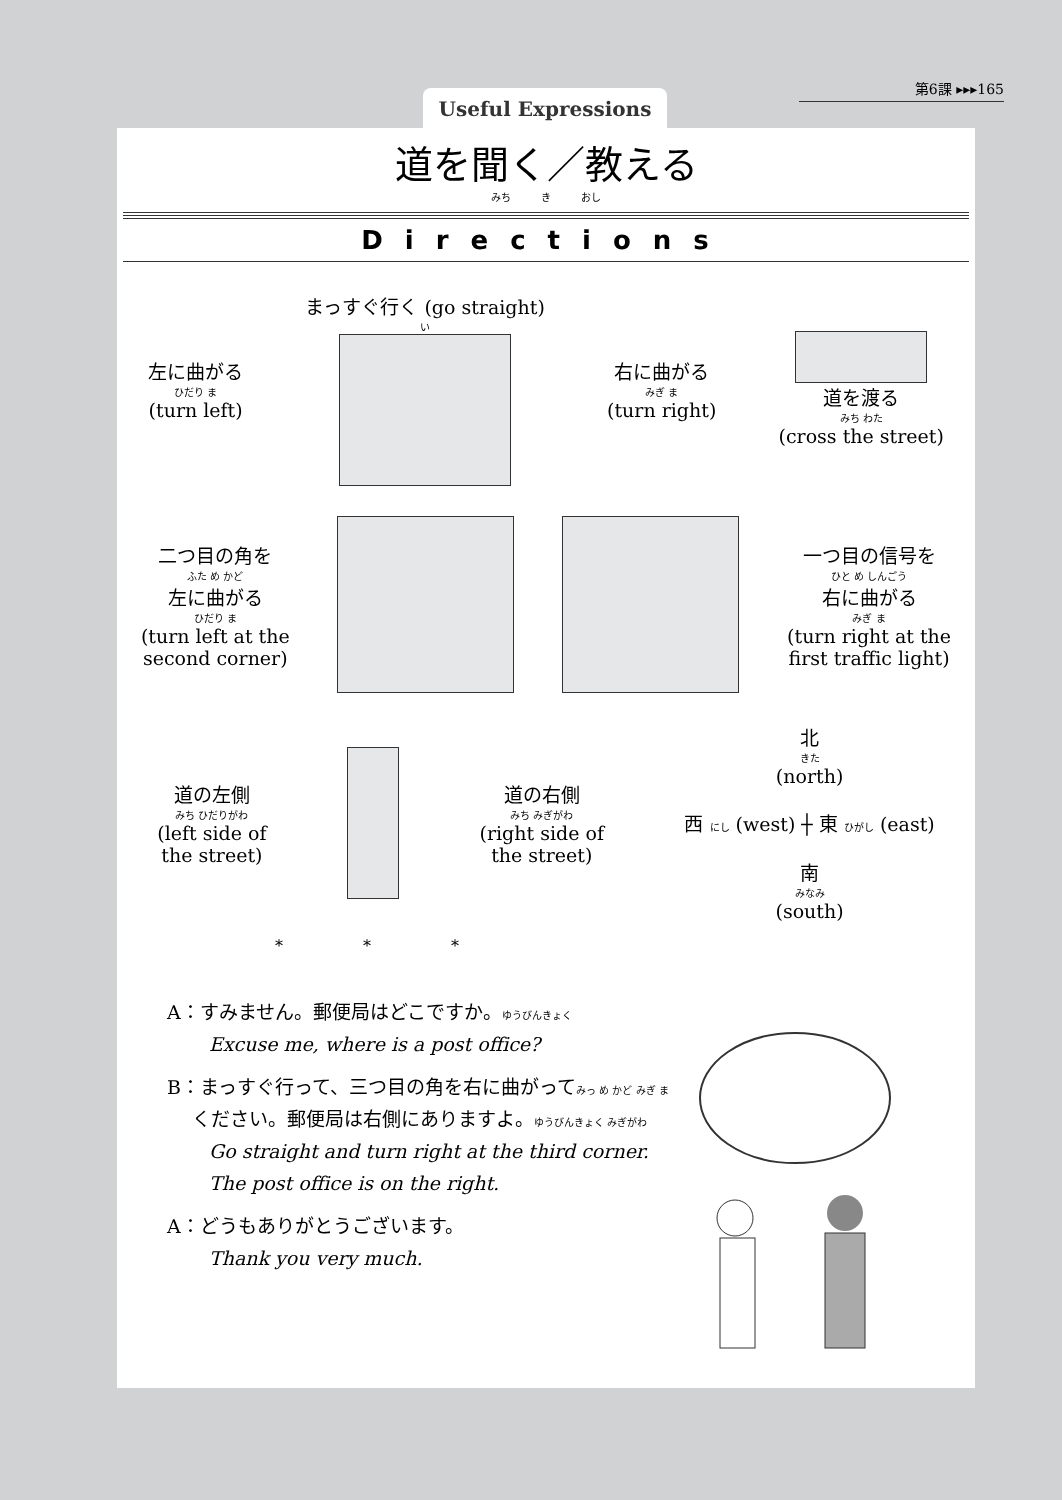第6課 ▸▸▸165
Useful Expressions
道を聞く／教える
みち　　　き　　　おし
Directions
左に曲がる
ひだり ま
(turn left)
まっすぐ行く (go straight)
い
右に曲がる
みぎ ま
(turn right)
道を渡る
みち わた
(cross the street)
二つ目の角を
ふた め かど
左に曲がる
ひだり ま
(turn left at the
second corner)
一つ目の信号を
ひと め しんごう
右に曲がる
みぎ ま
(turn right at the
first traffic light)
道の左側
みち ひだりがわ
(left side of
the street)
道の右側
みち みぎがわ
(right side of
the street)
北
きた
(north)
西 にし (west) ┼ 東 ひがし (east)
南
みなみ
(south)
*　　　　　*　　　　　*
A：すみません。郵便局はどこですか。ゆうびんきょく
Excuse me, where is a post office?
B：まっすぐ行って、三つ目の角を右に曲がってみっ め かど みぎ ま
　 ください。郵便局は右側にありますよ。ゆうびんきょく みぎがわ
Go straight and turn right at the third corner.
The post office is on the right.
A：どうもありがとうございます。
Thank you very much.